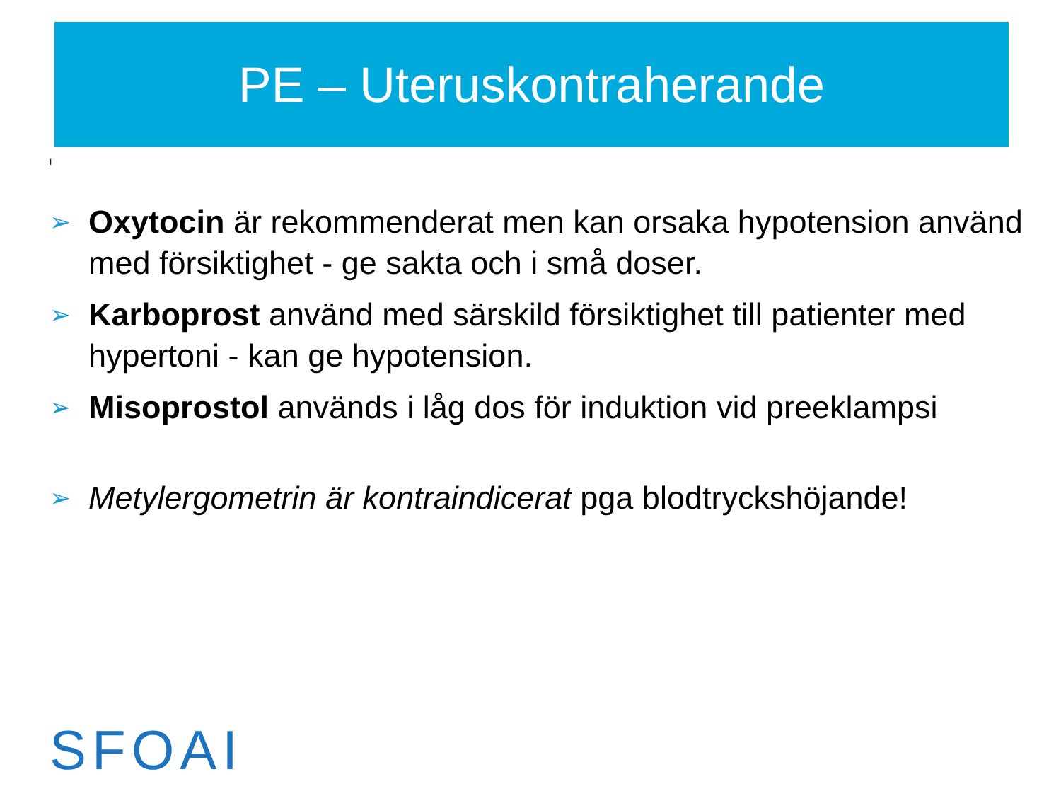PE – Uteruskontraherande
I
➢ Oxytocin är rekommenderat men kan orsaka hypotension använd med försiktighet - ge sakta och i små doser.
➢ Karboprost använd med särskild försiktighet till patienter med hypertoni - kan ge hypotension.
➢ Misoprostol används i låg dos för induktion vid preeklampsi
➢ Metylergometrin är kontraindicerat pga blodtryckshöjande!
SFOAI